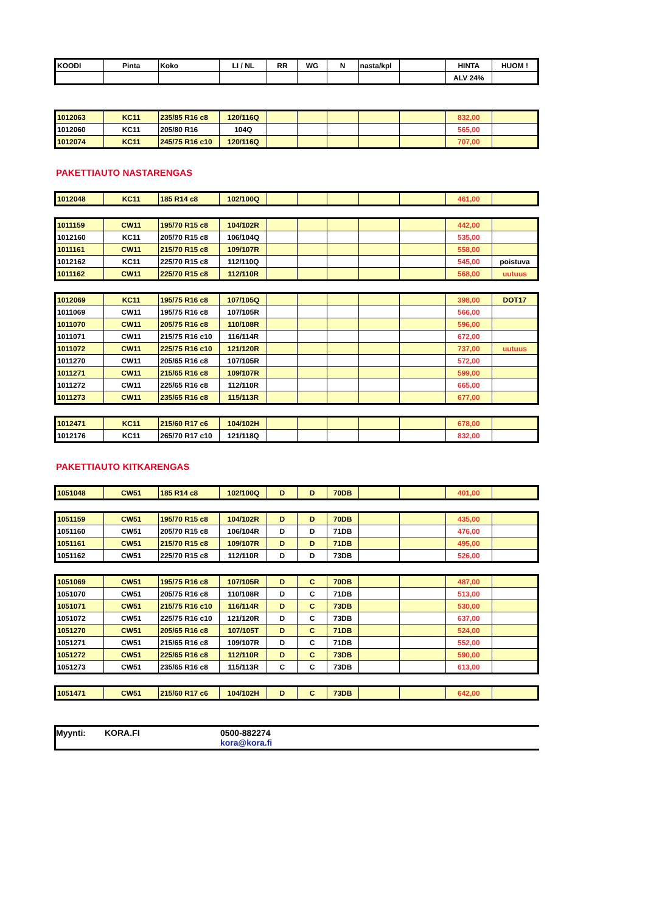| KOODI | Pinta | Koko | LI / NL | RR | WG | N | nasta/kpl | | HINTA | HUOM ! |
| | | | | | | | | | ALV 24% | |
| 1012063 | KC11 | 235/85 R16 c8 | 120/116Q | | | | | | 832,00 | |
| 1012060 | KC11 | 205/80 R16 | 104Q | | | | | | 565,00 | |
| 1012074 | KC11 | 245/75 R16 c10 | 120/116Q | | | | | | 707,00 | |
PAKETTIAUTO NASTARENGAS
| 1012048 | KC11 | 185 R14 c8 | 102/100Q | | | | | | 461,00 | |
| 1011159 | CW11 | 195/70 R15 c8 | 104/102R | | | | | | 442,00 | |
| 1012160 | KC11 | 205/70 R15 c8 | 106/104Q | | | | | | 535,00 | |
| 1011161 | CW11 | 215/70 R15 c8 | 109/107R | | | | | | 558,00 | |
| 1012162 | KC11 | 225/70 R15 c8 | 112/110Q | | | | | | 545,00 | poistuva |
| 1011162 | CW11 | 225/70 R15 c8 | 112/110R | | | | | | 568,00 | uutuus |
| 1012069 | KC11 | 195/75 R16 c8 | 107/105Q | | | | | | 398,00 | DOT17 |
| 1011069 | CW11 | 195/75 R16 c8 | 107/105R | | | | | | 566,00 | |
| 1011070 | CW11 | 205/75 R16 c8 | 110/108R | | | | | | 596,00 | |
| 1011071 | CW11 | 215/75 R16 c10 | 116/114R | | | | | | 672,00 | |
| 1011072 | CW11 | 225/75 R16 c10 | 121/120R | | | | | | 737,00 | uutuus |
| 1011270 | CW11 | 205/65 R16 c8 | 107/105R | | | | | | 572,00 | |
| 1011271 | CW11 | 215/65 R16 c8 | 109/107R | | | | | | 599,00 | |
| 1011272 | CW11 | 225/65 R16 c8 | 112/110R | | | | | | 665,00 | |
| 1011273 | CW11 | 235/65 R16 c8 | 115/113R | | | | | | 677,00 | |
| 1012471 | KC11 | 215/60 R17 c6 | 104/102H | | | | | | 678,00 | |
| 1012176 | KC11 | 265/70 R17 c10 | 121/118Q | | | | | | 832,00 | |
PAKETTIAUTO KITKARENGAS
| 1051048 | CW51 | 185 R14 c8 | 102/100Q | D | D | 70DB | | | 401,00 | |
| 1051159 | CW51 | 195/70 R15 c8 | 104/102R | D | D | 70DB | | | 435,00 | |
| 1051160 | CW51 | 205/70 R15 c8 | 106/104R | D | D | 71DB | | | 476,00 | |
| 1051161 | CW51 | 215/70 R15 c8 | 109/107R | D | D | 71DB | | | 495,00 | |
| 1051162 | CW51 | 225/70 R15 c8 | 112/110R | D | D | 73DB | | | 526,00 | |
| 1051069 | CW51 | 195/75 R16 c8 | 107/105R | D | C | 70DB | | | 487,00 | |
| 1051070 | CW51 | 205/75 R16 c8 | 110/108R | D | C | 71DB | | | 513,00 | |
| 1051071 | CW51 | 215/75 R16 c10 | 116/114R | D | C | 73DB | | | 530,00 | |
| 1051072 | CW51 | 225/75 R16 c10 | 121/120R | D | C | 73DB | | | 637,00 | |
| 1051270 | CW51 | 205/65 R16 c8 | 107/105T | D | C | 71DB | | | 524,00 | |
| 1051271 | CW51 | 215/65 R16 c8 | 109/107R | D | C | 71DB | | | 552,00 | |
| 1051272 | CW51 | 225/65 R16 c8 | 112/110R | D | C | 73DB | | | 590,00 | |
| 1051273 | CW51 | 235/65 R16 c8 | 115/113R | C | C | 73DB | | | 613,00 | |
| 1051471 | CW51 | 215/60 R17 c6 | 104/102H | D | C | 73DB | | | 642,00 | |
Myynti: KORA.FI 0500-882274
kora@kora.fi